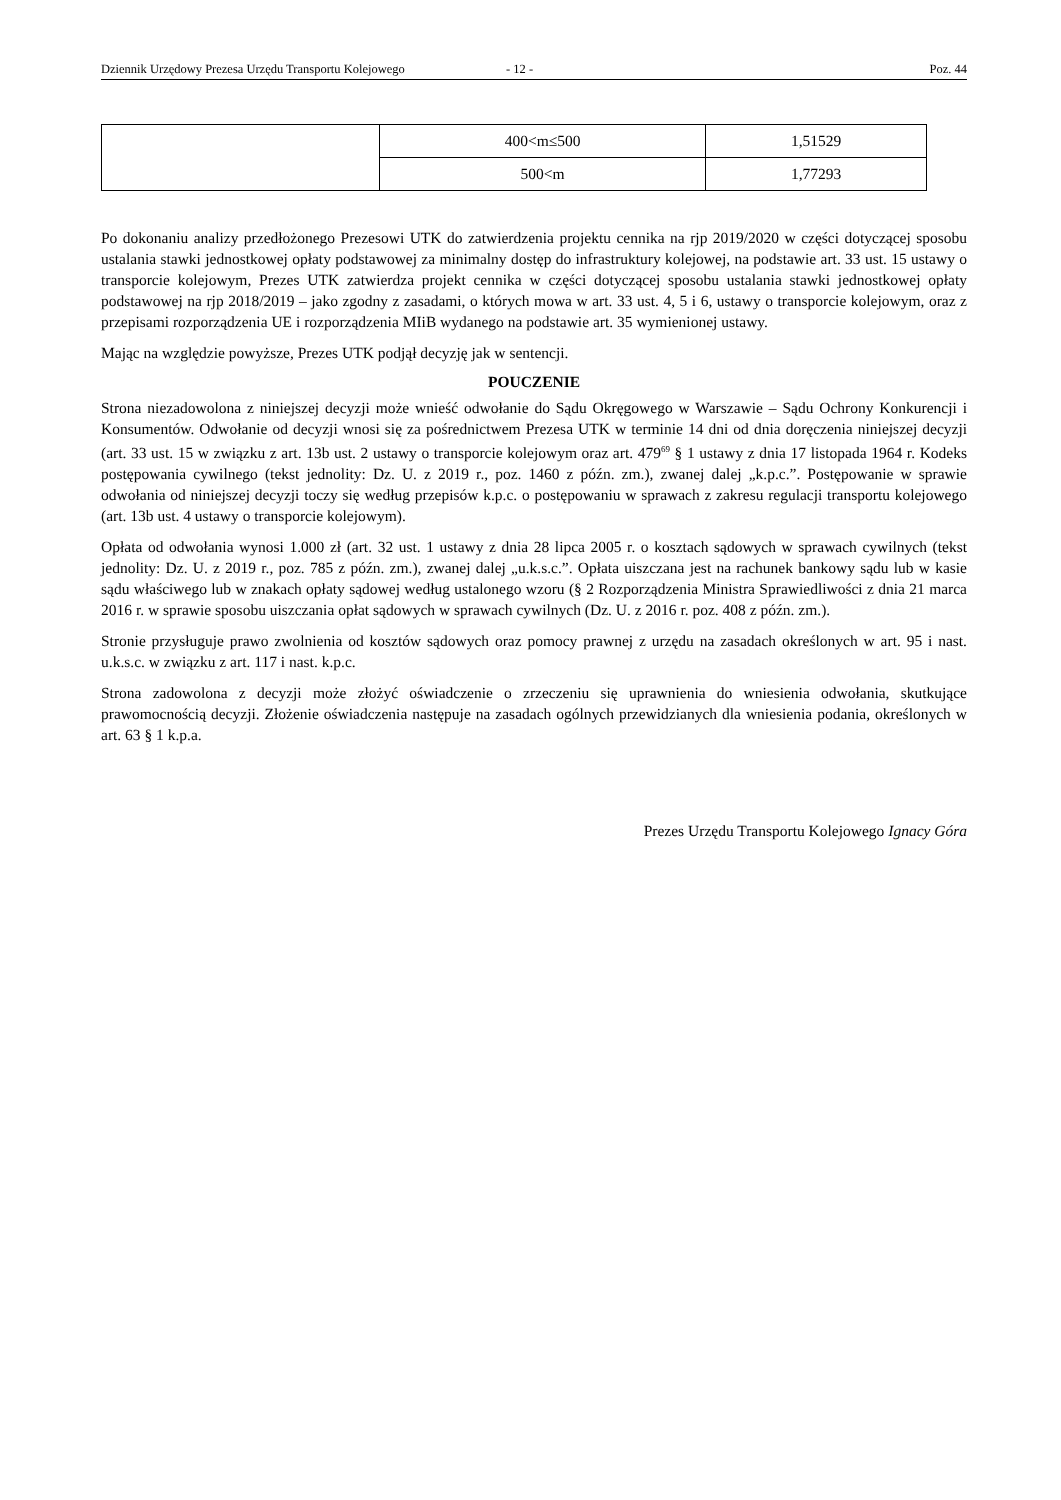Dziennik Urzędowy Prezesa Urzędu Transportu Kolejowego - 12 - Poz. 44
| | 400<m≤500 | 1,51529 |
| | 500<m | 1,77293 |
Po dokonaniu analizy przedłożonego Prezesowi UTK do zatwierdzenia projektu cennika na rjp 2019/2020 w części dotyczącej sposobu ustalania stawki jednostkowej opłaty podstawowej za minimalny dostęp do infrastruktury kolejowej, na podstawie art. 33 ust. 15 ustawy o transporcie kolejowym, Prezes UTK zatwierdza projekt cennika w części dotyczącej sposobu ustalania stawki jednostkowej opłaty podstawowej na rjp 2018/2019 – jako zgodny z zasadami, o których mowa w art. 33 ust. 4, 5 i 6, ustawy o transporcie kolejowym, oraz z przepisami rozporządzenia UE i rozporządzenia MIiB wydanego na podstawie art. 35 wymienionej ustawy.
Mając na względzie powyższe, Prezes UTK podjął decyzję jak w sentencji.
POUCZENIE
Strona niezadowolona z niniejszej decyzji może wnieść odwołanie do Sądu Okręgowego w Warszawie – Sądu Ochrony Konkurencji i Konsumentów. Odwołanie od decyzji wnosi się za pośrednictwem Prezesa UTK w terminie 14 dni od dnia doręczenia niniejszej decyzji (art. 33 ust. 15 w związku z art. 13b ust. 2 ustawy o transporcie kolejowym oraz art. 479<sup>69</sup> § 1 ustawy z dnia 17 listopada 1964 r. Kodeks postępowania cywilnego (tekst jednolity: Dz. U. z 2019 r., poz. 1460 z późn. zm.), zwanej dalej „k.p.c.”. Postępowanie w sprawie odwołania od niniejszej decyzji toczy się według przepisów k.p.c. o postępowaniu w sprawach z zakresu regulacji transportu kolejowego (art. 13b ust. 4 ustawy o transporcie kolejowym).
Opłata od odwołania wynosi 1.000 zł (art. 32 ust. 1 ustawy z dnia 28 lipca 2005 r. o kosztach sądowych w sprawach cywilnych (tekst jednolity: Dz. U. z 2019 r., poz. 785 z późn. zm.), zwanej dalej „u.k.s.c.”. Opłata uiszczana jest na rachunek bankowy sądu lub w kasie sądu właściwego lub w znakach opłaty sądowej według ustalonego wzoru (§ 2 Rozporządzenia Ministra Sprawiedliwości z dnia 21 marca 2016 r. w sprawie sposobu uiszczania opłat sądowych w sprawach cywilnych (Dz. U. z 2016 r. poz. 408 z późn. zm.).
Stronie przysługuje prawo zwolnienia od kosztów sądowych oraz pomocy prawnej z urzędu na zasadach określonych w art. 95 i nast. u.k.s.c. w związku z art. 117 i nast. k.p.c.
Strona zadowolona z decyzji może złożyć oświadczenie o zrzeczeniu się uprawnienia do wniesienia odwołania, skutkujące prawomocnością decyzji. Złożenie oświadczenia następuje na zasadach ogólnych przewidzianych dla wniesienia podania, określonych w art. 63 § 1 k.p.a.
Prezes Urzędu Transportu Kolejowego Ignacy Góra